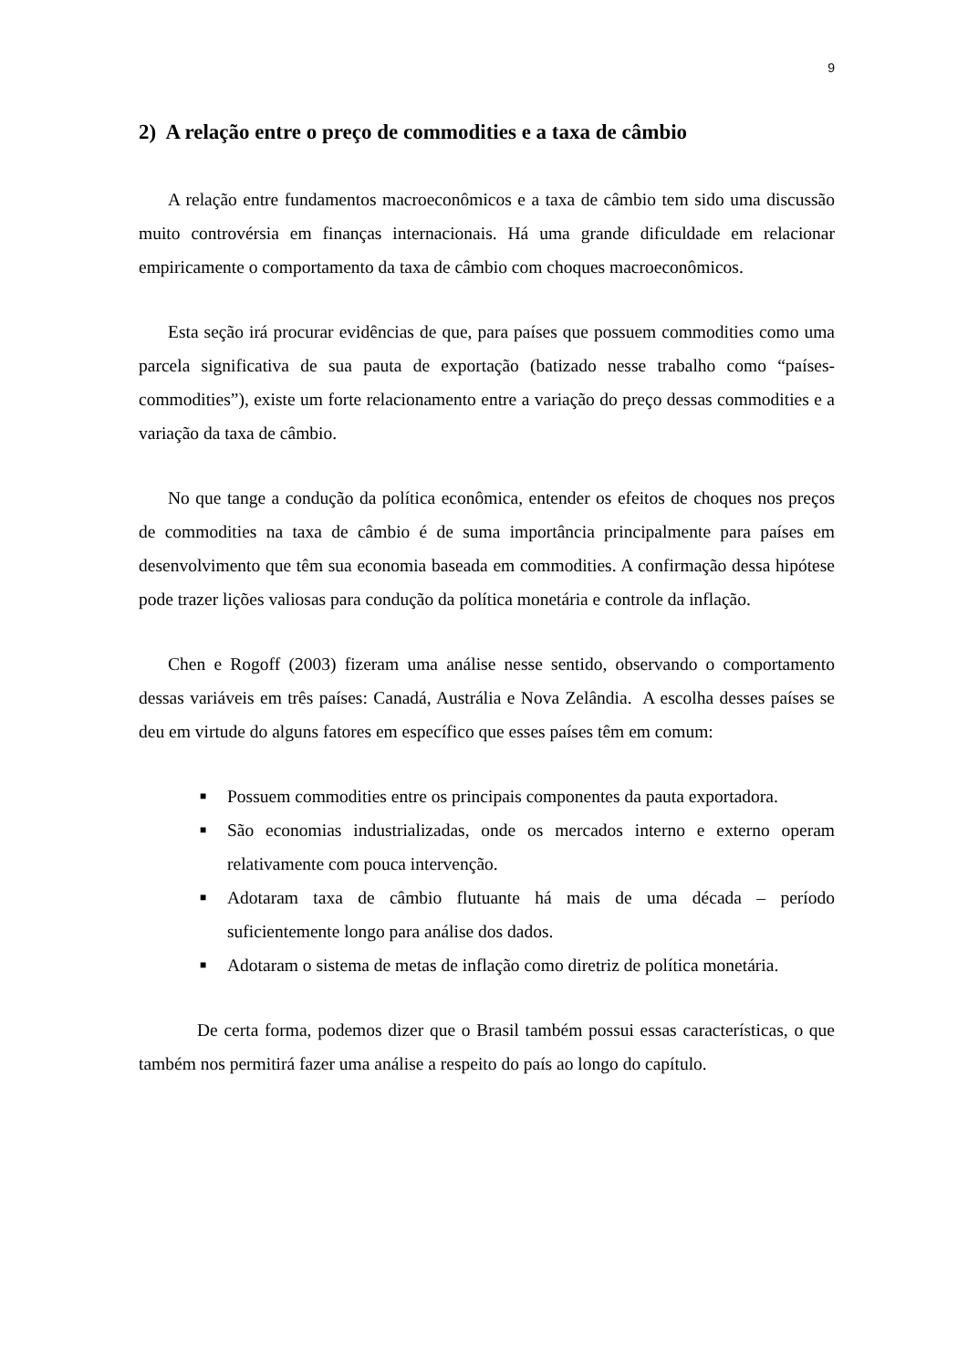9
2) A relação entre o preço de commodities e a taxa de câmbio
A relação entre fundamentos macroeconômicos e a taxa de câmbio tem sido uma discussão muito controvérsia em finanças internacionais. Há uma grande dificuldade em relacionar empiricamente o comportamento da taxa de câmbio com choques macroeconômicos.
Esta seção irá procurar evidências de que, para países que possuem commodities como uma parcela significativa de sua pauta de exportação (batizado nesse trabalho como “países-commodities”), existe um forte relacionamento entre a variação do preço dessas commodities e a variação da taxa de câmbio.
No que tange a condução da política econômica, entender os efeitos de choques nos preços de commodities na taxa de câmbio é de suma importância principalmente para países em desenvolvimento que têm sua economia baseada em commodities. A confirmação dessa hipótese pode trazer lições valiosas para condução da política monetária e controle da inflação.
Chen e Rogoff (2003) fizeram uma análise nesse sentido, observando o comportamento dessas variáveis em três países: Canadá, Austrália e Nova Zelândia. A escolha desses países se deu em virtude do alguns fatores em específico que esses países têm em comum:
■ Possuem commodities entre os principais componentes da pauta exportadora.
■ São economias industrializadas, onde os mercados interno e externo operam relativamente com pouca intervenção.
■ Adotaram taxa de câmbio flutuante há mais de uma década – período suficientemente longo para análise dos dados.
■ Adotaram o sistema de metas de inflação como diretriz de política monetária.
De certa forma, podemos dizer que o Brasil também possui essas características, o que também nos permitirá fazer uma análise a respeito do país ao longo do capítulo.